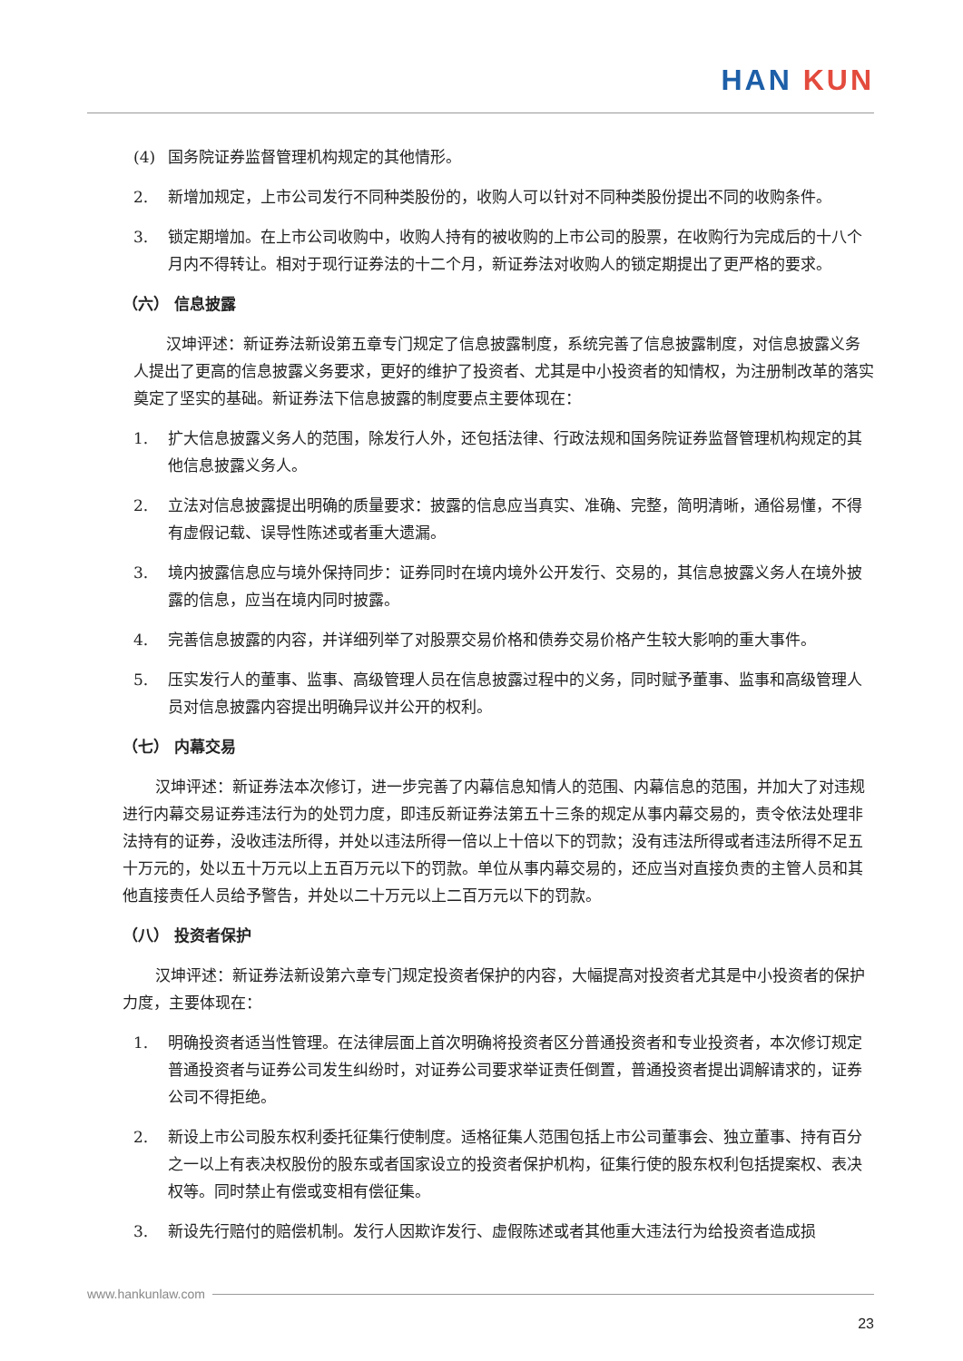HAN KUN
(4) 国务院证券监督管理机构规定的其他情形。
2. 新增加规定，上市公司发行不同种类股份的，收购人可以针对不同种类股份提出不同的收购条件。
3. 锁定期增加。在上市公司收购中，收购人持有的被收购的上市公司的股票，在收购行为完成后的十八个月内不得转让。相对于现行证券法的十二个月，新证券法对收购人的锁定期提出了更严格的要求。
（六） 信息披露
汉坤评述：新证券法新设第五章专门规定了信息披露制度，系统完善了信息披露制度，对信息披露义务人提出了更高的信息披露义务要求，更好的维护了投资者、尤其是中小投资者的知情权，为注册制改革的落实奠定了坚实的基础。新证券法下信息披露的制度要点主要体现在：
1. 扩大信息披露义务人的范围，除发行人外，还包括法律、行政法规和国务院证券监督管理机构规定的其他信息披露义务人。
2. 立法对信息披露提出明确的质量要求：披露的信息应当真实、准确、完整，简明清晰，通俗易懂，不得有虚假记载、误导性陈述或者重大遗漏。
3. 境内披露信息应与境外保持同步：证券同时在境内境外公开发行、交易的，其信息披露义务人在境外披露的信息，应当在境内同时披露。
4. 完善信息披露的内容，并详细列举了对股票交易价格和债券交易价格产生较大影响的重大事件。
5. 压实发行人的董事、监事、高级管理人员在信息披露过程中的义务，同时赋予董事、监事和高级管理人员对信息披露内容提出明确异议并公开的权利。
（七） 内幕交易
汉坤评述：新证券法本次修订，进一步完善了内幕信息知情人的范围、内幕信息的范围，并加大了对违规进行内幕交易证券违法行为的处罚力度，即违反新证券法第五十三条的规定从事内幕交易的，责令依法处理非法持有的证券，没收违法所得，并处以违法所得一倍以上十倍以下的罚款；没有违法所得或者违法所得不足五十万元的，处以五十万元以上五百万元以下的罚款。单位从事内幕交易的，还应当对直接负责的主管人员和其他直接责任人员给予警告，并处以二十万元以上二百万元以下的罚款。
（八） 投资者保护
汉坤评述：新证券法新设第六章专门规定投资者保护的内容，大幅提高对投资者尤其是中小投资者的保护力度，主要体现在：
1. 明确投资者适当性管理。在法律层面上首次明确将投资者区分普通投资者和专业投资者，本次修订规定普通投资者与证券公司发生纠纷时，对证券公司要求举证责任倒置，普通投资者提出调解请求的，证券公司不得拒绝。
2. 新设上市公司股东权利委托征集行使制度。适格征集人范围包括上市公司董事会、独立董事、持有百分之一以上有表决权股份的股东或者国家设立的投资者保护机构，征集行使的股东权利包括提案权、表决权等。同时禁止有偿或变相有偿征集。
3. 新设先行赔付的赔偿机制。发行人因欺诈发行、虚假陈述或者其他重大违法行为给投资者造成损
www.hankunlaw.com
23